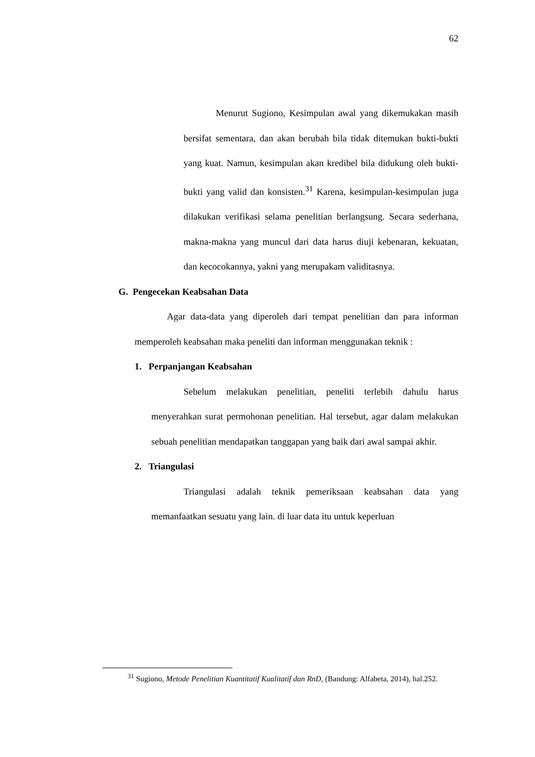62
Menurut Sugiono, Kesimpulan awal yang dikemukakan masih bersifat sementara, dan akan berubah bila tidak ditemukan bukti-bukti yang kuat. Namun, kesimpulan akan kredibel bila didukung oleh bukti-bukti yang valid dan konsisten.<sup>31</sup> Karena, kesimpulan-kesimpulan juga dilakukan verifikasi selama penelitian berlangsung. Secara sederhana, makna-makna yang muncul dari data harus diuji kebenaran, kekuatan, dan kecocokannya, yakni yang merupakam validitasnya.
G. Pengecekan Keabsahan Data
Agar data-data yang diperoleh dari tempat penelitian dan para informan memperoleh keabsahan maka peneliti dan informan menggunakan teknik :
1. Perpanjangan Keabsahan
Sebelum melakukan penelitian, peneliti terlebih dahulu harus menyerahkan surat permohonan penelitian. Hal tersebut, agar dalam melakukan sebuah penelitian mendapatkan tanggapan yang baik dari awal sampai akhir.
2. Triangulasi
Triangulasi adalah teknik pemeriksaan keabsahan data yang memanfaatkan sesuatu yang lain. di luar data itu untuk keperluan
<sup>31</sup> Sugiono, Metode Penelitian Kuantitatif Kualitatif dan RnD, (Bandung: Alfabeta, 2014), hal.252.